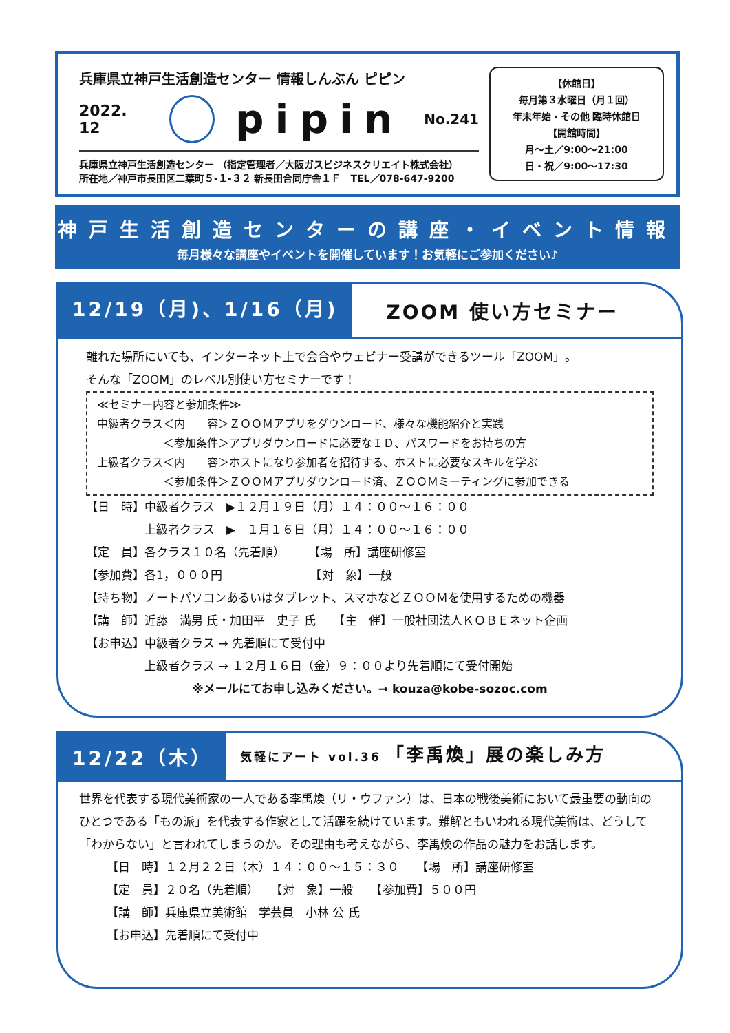兵庫県立神戸生活創造センター 情報しんぶん ピピン
2022. 12 pipin No.241
兵庫県立神戸生活創造センター （指定管理者／大阪ガスビジネスクリエイト株式会社）
所在地／神戸市長田区二葉町５-１-３２ 新長田合同庁舎１Ｆ　TEL／078-647-9200
【休館日】
毎月第３水曜日（月１回）
年末年始・その他 臨時休館日
【開館時間】
月～土／9:00～21:00
日・祝／9:00～17:30
神戸生活創造センターの講座・イベント情報
毎月様々な講座やイベントを開催しています！お気軽にご参加ください♪
12/19（月)、1/16（月)
ZOOM 使い方セミナー
離れた場所にいても、インターネット上で会合やウェビナー受講ができるツール「ZOOM」。
そんな「ZOOM」のレベル別使い方セミナーです！
≪セミナー内容と参加条件≫
中級者クラス＜内　　容＞ＺＯＯＭアプリをダウンロード、様々な機能紹介と実践
　　　　　　＜参加条件＞アプリダウンロードに必要なＩＤ、パスワードをお持ちの方
上級者クラス＜内　　容＞ホストになり参加者を招待する、ホストに必要なスキルを学ぶ
　　　　　　＜参加条件＞ＺＯＯＭアプリダウンロード済、ＺＯＯＭミーティングに参加できる
【日　時】中級者クラス　▶１２月１９日（月）１４：００～１６：００
　　　　　上級者クラス　▶　１月１６日（月）１４：００～１６：００
【定　員】各クラス１０名（先着順）　　　【場　所】講座研修室
【参加費】各1，０００円　　　　　　　　【対　象】一般
【持ち物】ノートパソコンあるいはタブレット、スマホなどＺＯＯＭを使用するための機器
【講　師】近藤　満男 氏・加田平　史子 氏　　【主　催】一般社団法人ＫＯＢＥネット企画
【お申込】中級者クラス → 先着順にて受付中
　　　　　上級者クラス → １２月１６日（金）９：００より先着順にて受付開始
※メールにてお申し込みください。→ kouza@kobe-sozoc.com
12/22（木）
気軽にアート vol.36　「李禹煥」展の楽しみ方
世界を代表する現代美術家の一人である李禹煥（リ・ウファン）は、日本の戦後美術において最重要の動向のひとつである「もの派」を代表する作家として活躍を続けています。難解ともいわれる現代美術は、どうして「わからない」と言われてしまうのか。その理由も考えながら、李禹煥の作品の魅力をお話します。
【日　時】１２月２２日（木）１４：００～１５：３０　　【場　所】講座研修室
【定　員】２０名（先着順）　　【対　象】一般　　【参加費】５００円
【講　師】兵庫県立美術館　学芸員　小林 公 氏
【お申込】先着順にて受付中